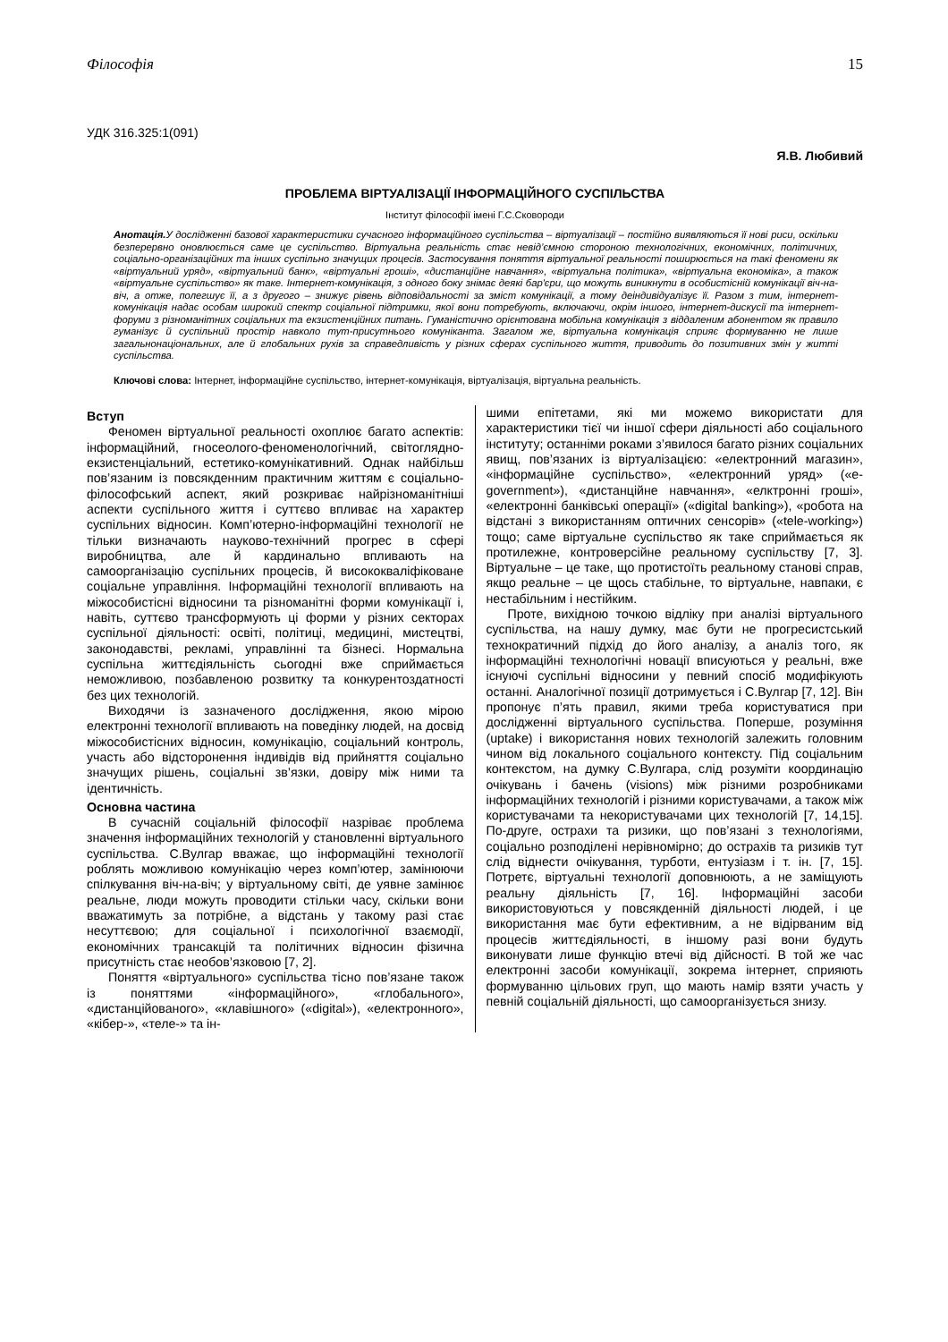Філософія 15
УДК 316.325:1(091)
Я.В. Любивий
ПРОБЛЕМА ВІРТУАЛІЗАЦІЇ ІНФОРМАЦІЙНОГО СУСПІЛЬСТВА
Інститут філософії імені Г.С.Сковороди
Анотація. У дослідженні базової характеристики сучасного інформаційного суспільства – віртуалізації – постійно виявляються її нові риси, оскільки безперервно оновлюється саме це суспільство. Віртуальна реальність стає невід’ємною стороною технологічних, економічних, політичних, соціально-організаційних та інших суспільно значущих процесів. Застосування поняття віртуальної реальності поширюється на такі феномени як «віртуальний уряд», «віртуальний банк», «віртуальні гроші», «дистанційне навчання», «віртуальна політика», «віртуальна економіка», а також «віртуальне суспільство» як таке. Інтернет-комунікація, з одного боку знімає деякі бар'єри, що можуть виникнути в особистісній комунікації віч-на-віч, а отже, полегшує її, а з другого – знижує рівень відповідальності за зміст комунікації, а тому деіндивідуалізує її. Разом з тим, інтернет-комунікація надає особам широкий спектр соціальної підтримки, якої вони потребують, включаючи, окрім іншого, інтернет-дискусії та інтернет-форуми з різноманітних соціальних та екзистенційних питань. Гуманістично орієнтована мобільна комунікація з віддаленим абонентом як правило гуманізує й суспільний простір навколо тут-присутнього комуніканта. Загалом же, віртуальна комунікація сприяє формуванню не лише загальнонаціональних, але й глобальних рухів за справедливість у різних сферах суспільного життя, приводить до позитивних змін у житті суспільства.
Ключові слова: Інтернет, інформаційне суспільство, інтернет-комунікація, віртуалізація, віртуальна реальність.
Вступ
Феномен віртуальної реальності охоплює багато аспектів: інформаційний, гносеолого-феноменологічний, світоглядно-екзистенціальний, естетико-комунікативний. Однак найбільш пов’язаним із повсякденним практичним життям є соціально-філософський аспект, який розкриває найрізноманітніші аспекти суспільного життя і суттєво впливає на характер суспільних відносин. Комп’ютерно-інформаційні технології не тільки визначають науково-технічний прогрес в сфері виробництва, але й кардинально впливають на самоорганізацію суспільних процесів, й висококваліфіковане соціальне управління. Інформаційні технології впливають на міжособистісні відносини та різноманітні форми комунікації і, навіть, суттєво трансформують ці форми у різних секторах суспільної діяльності: освіті, політиці, медицині, мистецтві, законодавстві, рекламі, управлінні та бізнесі. Нормальна суспільна життєдіяльність сьогодні вже сприймається неможливою, позбавленою розвитку та конкурентоздатності без цих технологій.
Виходячи із зазначеного дослідження, якою мірою електронні технології впливають на поведінку людей, на досвід міжособистісних відносин, комунікацію, соціальний контроль, участь або відсторонення індивідів від прийняття соціально значущих рішень, соціальні зв’язки, довіру між ними та ідентичність.
Основна частина
В сучасній соціальній філософії назріває проблема значення інформаційних технологій у становленні віртуального суспільства. С.Вулгар вважає, що інформаційні технології роблять можливою комунікацію через комп’ютер, замінюючи спілкування віч-на-віч; у віртуальному світі, де уявне замінює реальне, люди можуть проводити стільки часу, скільки вони вважатимуть за потрібне, а відстань у такому разі стає несуттєвою; для соціальної і психологічної взаємодії, економічних трансакцій та політичних відносин фізична присутність стає необов’язковою [7, 2].
Поняття «віртуального» суспільства тісно пов’язане також із поняттями «інформаційного», «глобального», «дистанційованого», «клавішного» («digital»), «електронного», «кібер-», «теле-» та ін-
шими епітетами, які ми можемо використати для характеристики тієї чи іншої сфери діяльності або соціального інституту; останніми роками з’явилося багато різних соціальних явищ, пов’язаних із віртуалізацією: «електронний магазин», «інформаційне суспільство», «електронний уряд» («e-government»), «дистанційне навчання», «елктронні гроші», «електронні банківські операції» («digital banking»), «робота на відстані з використанням оптичних сенсорів» («tele-working») тощо; саме віртуальне суспільство як таке сприймається як протилежне, контроверсійне реальному суспільству [7, 3]. Віртуальне – це таке, що протистоїть реальному станові справ, якщо реальне – це щось стабільне, то віртуальне, навпаки, є нестабільним і нестійким.
Проте, вихідною точкою відліку при аналізі віртуального суспільства, на нашу думку, має бути не прогресистський технократичний підхід до його аналізу, а аналіз того, як інформаційні технологічні новації вписуються у реальні, вже існуючі суспільні відносини у певний спосіб модифікують останні. Аналогічної позиції дотримується і С.Вулгар [7, 12]. Він пропонує п’ять правил, якими треба користуватися при дослідженні віртуального суспільства. Поперше, розуміння (uptake) і використання нових технологій залежить головним чином від локального соціального контексту. Під соціальним контекстом, на думку С.Вулгара, слід розуміти координацію очікувань і бачень (visions) між різними розробниками інформаційних технологій і різними користувачами, а також між користувачами та некористувачами цих технологій [7, 14,15]. По-друге, острахи та ризики, що пов’язані з технологіями, соціально розподілені нерівномірно; до острахів та ризиків тут слід віднести очікування, турботи, ентузіазм і т. ін. [7, 15]. Потретє, віртуальні технології доповнюють, а не заміщують реальну діяльність [7, 16]. Інформаційні засоби використовуються у повсякденній діяльності людей, і це використання має бути ефективним, а не відірваним від процесів життєдіяльності, в іншому разі вони будуть виконувати лише функцію втечі від дійсності. В той же час електронні засоби комунікації, зокрема інтернет, сприяють формуванню цільових груп, що мають намір взяти участь у певній соціальній діяльності, що самоорганізується знизу.